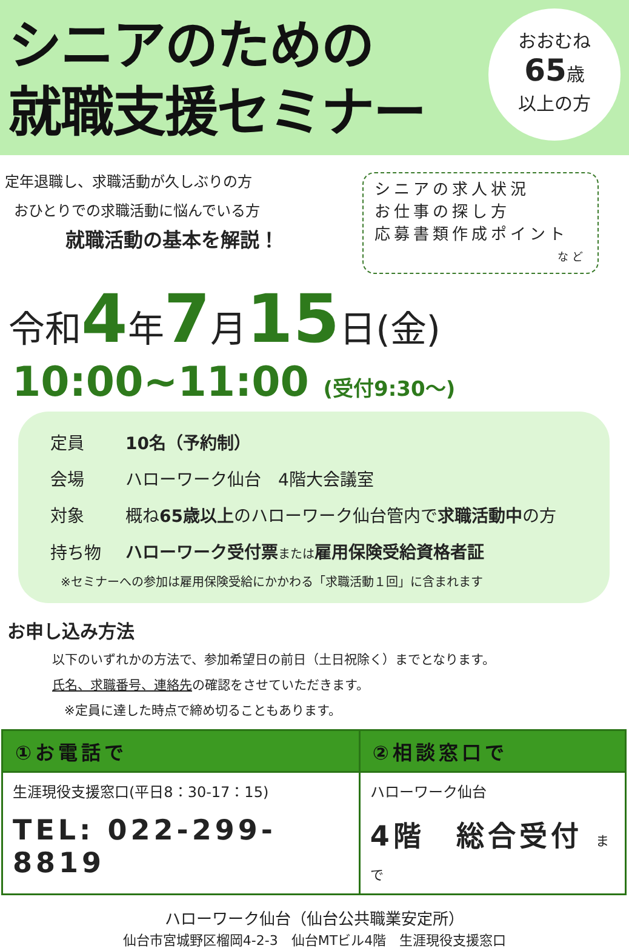シニアのための
就職支援セミナー
おおむね
65歳
以上の方
定年退職し、求職活動が久しぶりの方
おひとりでの求職活動に悩んでいる方
就職活動の基本を解説！
シニアの求人状況
お仕事の探し方
応募書類作成ポイント
など
令和4年7月15日(金)
10:00~11:00 (受付9:30～)
| 定員 | 10名（予約制） |
| 会場 | ハローワーク仙台 4階大会議室 |
| 対象 | 概ね 65歳以上 のハローワーク仙台管内で 求職活動中 の方 |
| 持ち物 | ハローワーク受付票 または 雇用保険受給資格者証 |
※セミナーへの参加は雇用保険受給にかかわる「求職活動１回」に含まれます
お申し込み方法
以下のいずれかの方法で、参加希望日の前日（土日祝除く）までとなります。
氏名、求職番号、連絡先の確認をさせていただきます。
※定員に達した時点で締め切ることもあります。
| ①お電話で | ②相談窓口で |
| --- | --- |
| 生涯現役支援窓口(平日8：30-17：15) TEL: 022-299-8819 | ハローワーク仙台 4階 総合受付 まで |
ハローワーク仙台（仙台公共職業安定所）
仙台市宮城野区榴岡4-2-3　仙台MTビル4階　生涯現役支援窓口